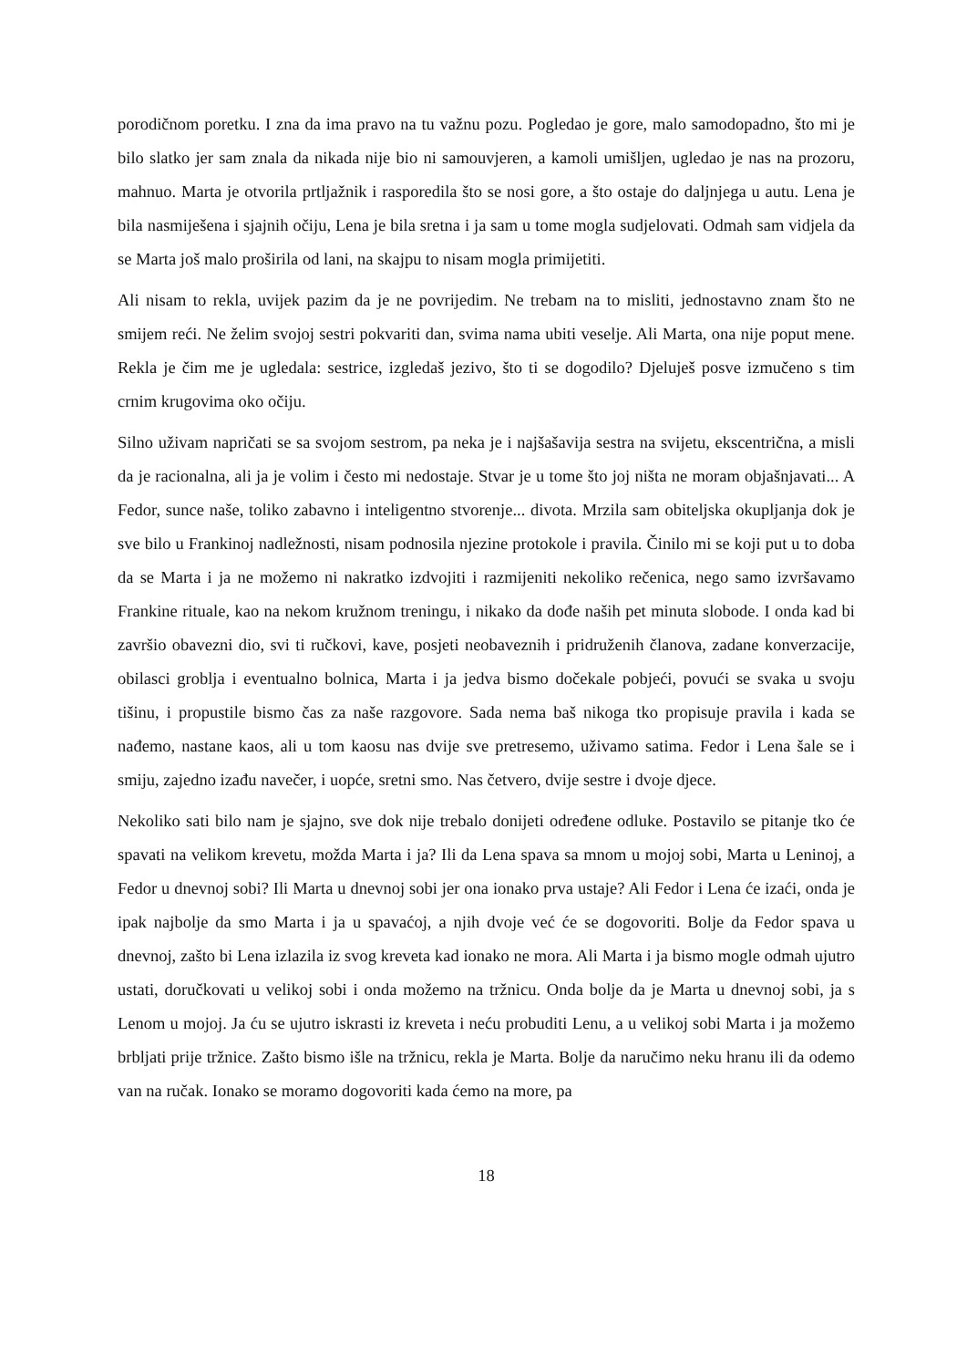porodičnom poretku. I zna da ima pravo na tu važnu pozu. Pogledao je gore, malo samodopadno, što mi je bilo slatko jer sam znala da nikada nije bio ni samouvjeren, a kamoli umišljen, ugledao je nas na prozoru, mahnuo. Marta je otvorila prtljažnik i rasporedila što se nosi gore, a što ostaje do daljnjega u autu. Lena je bila nasmiješena i sjajnih očiju, Lena je bila sretna i ja sam u tome mogla sudjelovati. Odmah sam vidjela da se Marta još malo proširila od lani, na skajpu to nisam mogla primijetiti.
Ali nisam to rekla, uvijek pazim da je ne povrijedim. Ne trebam na to misliti, jednostavno znam što ne smijem reći. Ne želim svojoj sestri pokvariti dan, svima nama ubiti veselje. Ali Marta, ona nije poput mene. Rekla je čim me je ugledala: sestrice, izgledaš jezivo, što ti se dogodilo? Djeluješ posve izmučeno s tim crnim krugovima oko očiju.
Silno uživam napričati se sa svojom sestrom, pa neka je i najšašavija sestra na svijetu, ekscentrična, a misli da je racionalna, ali ja je volim i često mi nedostaje. Stvar je u tome što joj ništa ne moram objašnjavati... A Fedor, sunce naše, toliko zabavno i inteligentno stvorenje... divota. Mrzila sam obiteljska okupljanja dok je sve bilo u Frankinoj nadležnosti, nisam podnosila njezine protokole i pravila. Činilo mi se koji put u to doba da se Marta i ja ne možemo ni nakratko izdvojiti i razmijeniti nekoliko rečenica, nego samo izvršavamo Frankine rituale, kao na nekom kružnom treningu, i nikako da dođe naših pet minuta slobode. I onda kad bi završio obavezni dio, svi ti ručkovi, kave, posjeti neobaveznih i pridruženih članova, zadane konverzacije, obilasci groblja i eventualno bolnica, Marta i ja jedva bismo dočekale pobjeći, povući se svaka u svoju tišinu, i propustile bismo čas za naše razgovore. Sada nema baš nikoga tko propisuje pravila i kada se nađemo, nastane kaos, ali u tom kaosu nas dvije sve pretresemo, uživamo satima. Fedor i Lena šale se i smiju, zajedno izađu navečer, i uopće, sretni smo. Nas četvero, dvije sestre i dvoje djece.
Nekoliko sati bilo nam je sjajno, sve dok nije trebalo donijeti određene odluke. Postavilo se pitanje tko će spavati na velikom krevetu, možda Marta i ja? Ili da Lena spava sa mnom u mojoj sobi, Marta u Leninoj, a Fedor u dnevnoj sobi? Ili Marta u dnevnoj sobi jer ona ionako prva ustaje? Ali Fedor i Lena će izaći, onda je ipak najbolje da smo Marta i ja u spavaćoj, a njih dvoje već će se dogovoriti. Bolje da Fedor spava u dnevnoj, zašto bi Lena izlazila iz svog kreveta kad ionako ne mora. Ali Marta i ja bismo mogle odmah ujutro ustati, doručkovati u velikoj sobi i onda možemo na tržnicu. Onda bolje da je Marta u dnevnoj sobi, ja s Lenom u mojoj. Ja ću se ujutro iskrasti iz kreveta i neću probuditi Lenu, a u velikoj sobi Marta i ja možemo brbljati prije tržnice. Zašto bismo išle na tržnicu, rekla je Marta. Bolje da naručimo neku hranu ili da odemo van na ručak. Ionako se moramo dogovoriti kada ćemo na more, pa
18